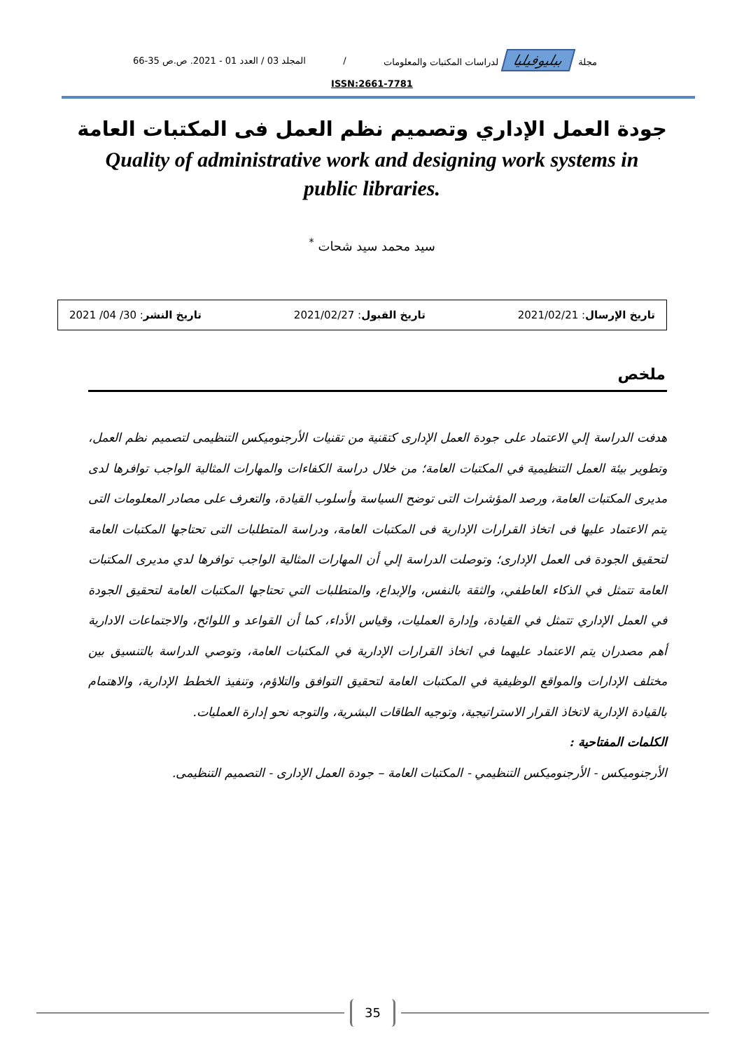مجلة ببليوفيليا لدراسات المكتبات والمعلومات / المجلد 03 / العدد 01 - 2021. ص.ص 35-66
ISSN:2661-7781
جودة العمل الإداري وتصميم نظم العمل فى المكتبات العامة
Quality of administrative work and designing work systems in public libraries.
سيد محمد سيد شحات <sup>*</sup>
تاريخ الإرسال: 2021/02/21 تاريخ القبول: 2021/02/27 تاريخ النشر: 30/ 04/ 2021
ملخص
هدفت الدراسة إلي الاعتماد على جودة العمل الإدارى كتقنية من تقنيات الأرجنوميكس التنظيمى لتصميم نظم العمل، وتطوير بيئة العمل التنظيمية في المكتبات العامة؛ من خلال دراسة الكفاءات والمهارات المثالية الواجب توافرها لدى مديرى المكتبات العامة، ورصد المؤشرات التى توضح السياسة وأسلوب القيادة، والتعرف على مصادر المعلومات التى يتم الاعتماد عليها فى اتخاذ القرارات الإدارية فى المكتبات العامة، ودراسة المتطلبات التى تحتاجها المكتبات العامة لتحقيق الجودة فى العمل الإدارى؛ وتوصلت الدراسة إلي أن المهارات المثالية الواجب توافرها لدي مديرى المكتبات العامة تتمثل في الذكاء العاطفي، والثقة بالنفس، والإبداع، والمتطلبات التي تحتاجها المكتبات العامة لتحقيق الجودة في العمل الإداري تتمثل في القيادة، وإدارة العمليات، وقياس الأداء، كما أن القواعد و اللوائح، والاجتماعات الادارية أهم مصدران يتم الاعتماد عليهما في اتخاذ القرارات الإدارية في المكتبات العامة، وتوصي الدراسة بالتنسيق بين مختلف الإدارات والمواقع الوظيفية في المكتبات العامة لتحقيق التوافق والتلاؤم، وتنفيذ الخطط الإدارية، والاهتمام بالقيادة الإدارية لاتخاذ القرار الاستراتيجية، وتوجيه الطاقات البشرية، والتوجه نحو إدارة العمليات.
الكلمات المفتاحية :
الأرجنوميكس - الأرجنوميكس التنظيمي - المكتبات العامة – جودة العمل الإدارى - التصميم التنظيمى.
35